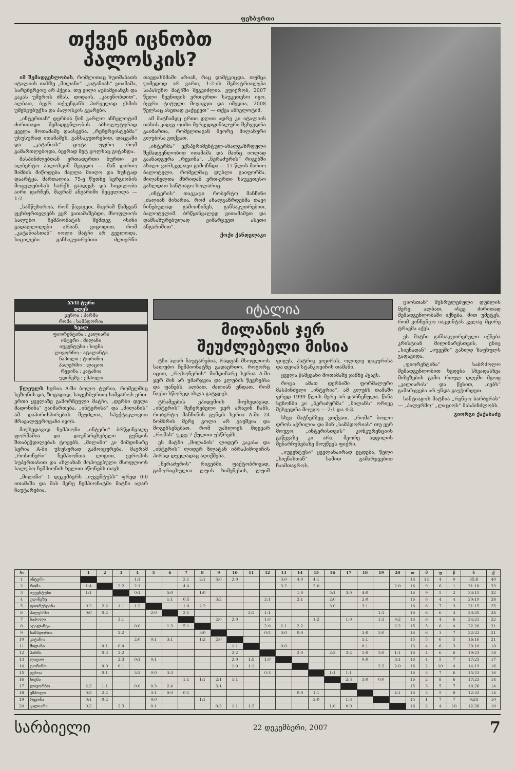ფეხბურთი
თქვენ იცნობთ
პალოსკის?
იმ შემადგენლობას, რომლითაც ხუთშაბათს იტალიის თასზე „მილანი“ „კატანიას“ ეთამაშა, სარეზერვოც არ ჰქვია. თუ ვილი აუბამეიანგს და კაკას უმეროს ძმას, დიდაის, „კაიენობდით“, ალბათ, ბევრ თქვენგანს პირველად ესმის უმენვუბუქსა და პალოსკის გვარები.
„ინტერთან“ დერბის წინ კარლო ანჩელოტიმ ძირითადი შემადგენლობის აბსოლუტურად ყველა მოთამაშე დაასვენა. „რეზერვისტებმა“ უსუსურად ითამაშეს, განსაკუთრებით, დაცვაში და „კატანიას“ ცოტა უფრო რომ გამართლებოდა, ბევრად მეტ გოლსაც გიტანდა.
მასპინძლებთან ერთადერთი ბურთი კი ალბერტო პალოსკიმ შეაგდო — მან დარიო შიმბის მიწოდება მაღლა მიიღო და ზუსტად დაარტყა. მართალია, 75-ე წუთზე სერგიონის მოცელებისას სარქს გაადევს და სიცილობა აირი დარჩენ, მაგრამ ანგარიში შეცვლილა — 1:2.
„სამწუხაროა, რომ წავაგეთ, მაგრამ წამყვან ფეხბურთელებს ვერ ვათამაშებდი, მსოფლიოს სალუბო ჩემპიონატის შემდეგ ისინი გადაღლილები არიან. ვიცოდით, რომ „კატანიასთან“ იოლი მატჩი არ გველოდა, სიცილები განსაკუთრებით ძლიერნი თავდასხმაში არიან, რაც დამტკიცდა. თუმცა უიმედოდ არ ვართ, 1:2-ის შემოტრიალება საპასუხო მატჩში შეგვიძლია. ვფიქრობ, 2007 წელი ჩვენთვის ერთ-ერთი საუკეთესო იყო, ბევრი ტიტული მოვიგეთ და იმედია, 2008 წელსაც ასეთად ვაქცევთ“ — თქვა ანჩელოტიმ.
ამ მატჩამდე ერთი დღით ადრე კი იტალიის თასის კიდევ ოთხი მერვედფინალური შეხვედრა გაიმართა, რომელთაგან მეორე მილანური კლუბისა ვთქვათ.
„ინტერმა“ ექსპერიმენტულ-ახალგაზრდული შემადგენლობით ითამაშა და მაინც იოლად გაანადგურა „რეჯინა“. „ნერაძურის“ რიგებში ახალი ვარსკვლავი გამოჩნდა — 17 წლის მარიო ბალოტელი, რომელმაც დუბლი გაიფორმა. მილანელთა მხრიდან ერთ-ერთი საუკეთესო გახლდათ სანტიაგო სოლარიც.
„ინტერის“ თავკაცი რობერტო მანჩინი „ძალიან მიხარია, რომ ახალგაზრდებმა თავი ჩინებულად გამოიჩინეს, განსაკუთრებით, ბალოტელიმ. ბრწყინვალედ ვითამაშეთ და დამსახურებულად ვიმარჯვეთ ასეთი ანგარიშით“.
ქოქი ქანდელაკი
XVII ტური
დღეს
ჯენოა : პარმა
რომა : სამპდორია
ხვალ
ფიორენტინა : კალიარი
ინტერი : მილანი
იუვენტუსი : სიენა
ლივორნო : ატალანტა
ნაპოლი : ტორინო
პალერმო : ლაციო
რეჯინა : კატანია
უდინეზე : ემპოლი
წლეულს სერია A-ში ბოლო ტურია, რომელშიც სეზონის და, ზოგადად, საფეხბურთო სამყაროს ერთ-ერთი ყველაზე გამორჩეული მატჩი, „დერბი დელა მადონინა“ გაიმართება. „ინტერისა“ და „მილანის“ ამ დაპირისპირებას შეუძლია, სპექტაკლივით მრავალფეროვანი იყოს.
მიუხედავად ჩემპიონი „ინტერი“ ბრწყინვალე ფორმაშია და დაუმარცხებელი გუნდის შთაბეჭდილებას ტოვებს, „მილანი“ კი მიმდინარე სერია A-ში უსუსურად გამოიყურება, მაგრამ „როსონერი“ ჩემპიონთა ლიგით, ევროპის სუპერთასით და ახლახან მოპოვებული მსოფლიოს სალუბო ჩემპიონის ხელით იწონებს თავს.
„მილანი“ 1 დეკემბერს „იუვენტუსს“ ფრედ 0:0 ითამაშა და მას მერე ჩემპიონატში მატჩი აღარ ჩაუტარებია.
იტალია
მილანის ჯერ
შეუძლებელი მისია
ტჩი აღარ ჩაუტარებია, რადგან მსოფლიოს სალუბო ჩემპიონატზე გადაერთო. როგორც იცით, „როსონერის“ მიმდინარე სერია A-ში ჯერ შინ არ უმარჯვია და კლუბის წევრებსა და ფანებს, ალბათ, ძალიან უნდათ, რომ ნავსი სწორედ ახლა გატყდეს.
ტრამვების ეპიდემიის მიუხედავად, „ინტერის“ შეჩერებელი ჯერ არავინ ჩანს. რობერტო მანჩინის გუნდს სერია A-ში 24 ნომბრის მერე გოლი არ გაუშვია და მოგეხსენებათ, რომ უახლოეს მდევარ „რომას“ უკვე 7 ქულით უსწრებს.
ეს მატჩი „მილანის“ ლიდერ კაკასა და „ინტერის“ ლიდერ ზლატან იბრაჰიმოვიჩის პირად დუელადაც აღიქმება.
„ნერაძურის“ რიგებში, ფაქტობრივად, გამორიცხულია ლუის ხიმენესის, ლუიშ ფიგუს, პატრიკ ვიეირას, ოლივიე დაკურისა და დეიან სტანკოვიჩის თამაში.
ყველა წამყვანი მოთამაშე ჯანზე ჰყავს.
როცა ამათ დერბიში ფორმალური მასპინძელი „ინტერია“, ამ კლუბს თამაში ფრედ 1999 წლის მერე არ დარჩენულა. წინა სეზონში კი „ნერაძურმა“ „მილანს“ ორივე შეხვედრა მოუგო — 2:1 და 4:3.
სხვა მატჩებზეც ვთქვათ. „რომა“ ბოლო დროს აჭრილია და შინ „სამპდორიას“ თუ ვერ მოუგო, „ინტერისთვის“ კონკურენციის გაწევაზე კი არა, მეორე ადგილის შენარჩუნებაზე მოუწევს ფიქრი.
„იუვენტუსი“ ყველანაირად ეცდება, წელი „სიენასთან“ სამით გამარჯვებით ჩაამთავროს.
ციოსთან“ შესრულებული დუბლის მერე, ალბათ, ისევ ძირითად შემადგენლობაში იქნება, მით უმეტეს, რომ ვინჩენცო იაკვინტას კვლავ მცირე ტრავმა აქვს.
ეს მატჩი განსაკუთრებული იქნება კრისტიან მილინარესთვის, ენიც „სიენადან“ „იუვეში“ გახლდ ზაფხულს გადავიდა.
„ფიორენტინა“ საბრძოლო შემადგენლობით ხვდება სხვადასხვა მიზეზების გამო რთულ დღეში მყოფ „კალიარის“ და წესით, „იებს“ გამარჯვება არ უნდა გაუჭირდეთ.
სანტიაგოს მატჩია „რენცო ბარბერას“ — „პალერმო“ „ლაციოს“ მასპინძლობს.
გიორგი ქაქაბაძე
| № | | 1 | 2 | 3 | 4 | 5 | 6 | 7 | 8 | 9 | 10 | 11 | 12 | 13 | 14 | 15 | 16 | 17 | 18 | 19 | 20 | თ | მ | ფ | წ | ბ | ქ |
| --- | --- | --- | --- | --- | --- | --- | --- | --- | --- | --- | --- | --- | --- | --- | --- | --- | --- | --- | --- | --- | --- | --- | --- | --- | --- | --- | --- |
| 1 | ინტერი | | | | 1:1 | | | 2:1 | 2:1 | 3:0 | 2:0 | | | 3:0 | 4:0 | 4:1 | | | | | | 16 | 12 | 4 | 0 | 35:8 | 40 |
| 2 | რომა | 1:4 | | 2:2 | 2:1 | | | 4:4 | | | | | | 3:2 | | 3:0 | | | | | 2:0 | 16 | 9 | 6 | 1 | 31:18 | 33 |
| 3 | იუვენტუსი | 1:1 | | | 0:1 | | 5:0 | | 1:0 | | | | | | 1:0 | | 5:1 | 3:0 | 4:0 | | | 16 | 9 | 5 | 2 | 33:15 | 32 |
| 4 | უდინეზე | | | | | | 1:1 | 0:5 | | 3:2 | | | 2:1 | | 2:1 | | 2:0 | | 2:0 | | | 16 | 8 | 4 | 4 | 20:19 | 28 |
| 5 | ფიორენტინა | 0:2 | 2:2 | 1:1 | 1:2 | | | 1:0 | 2:2 | | | | | | | | 3:0 | | 3:1 | | | 16 | 6 | 7 | 3 | 21:15 | 25 |
| 6 | პალერმო | 0:0 | 0:2 | | | 2:0 | | 2:1 | | | | 2:1 | 1:1 | | | | | | | 1:1 | | 16 | 6 | 6 | 4 | 23:25 | 24 |
| 7 | ნაპოლი | | | 3:1 | | | | | | 2:0 | 2:0 | | 1:0 | | | 1:2 | | 1:0 | | 1:1 | 0:2 | 16 | 6 | 4 | 6 | 24:21 | 22 |
| 8 | ატალანტა | | | | 0:0 | | 1:3 | 5:1 | | | | | 2:0 | 2:1 | 2:2 | | | | | | 2:2 | 15 | 5 | 6 | 4 | 22:20 | 21 |
| 9 | სამპდორია | | | 2:2 | | | | | 3:0 | | | | 0:5 | 3:0 | 0:0 | | | | 3:0 | 3:0 | | 16 | 6 | 3 | 7 | 22:22 | 21 |
| 10 | კატანია | | | | 2:0 | 0:1 | 3:1 | | 1:2 | 2:0 | | | | | | | | | 1:1 | | | 15 | 5 | 6 | 5 | 16:16 | 21 |
| 11 | მილანი | | 0:1 | 0:0 | | | | | | | 1:1 | | | 0:0 | | | | | 0:1 | | | 13 | 4 | 6 | 3 | 20:10 | 18 |
| 12 | პარმა | | 0:3 | 2:2 | | | | | | | 2:2 | | | | 2:0 | | 2:2 | 3:2 | 1:0 | 3:0 | 1:1 | 16 | 4 | 6 | 6 | 19:23 | 18 |
| 13 | ლაციო | | | 2:3 | 0:1 | 0:1 | | | | | 2:0 | 1:5 | 1:0 | | | | | | 0:0 | | 3:1 | 16 | 4 | 5 | 7 | 17:23 | 17 |
| 14 | ტორინო | | 0:0 | 0:1 | | | | | | | 1:0 | 1:1 | | | | | | | | 2:2 | 2:0 | 16 | 2 | 10 | 4 | 14:19 | 16 |
| 15 | ჯენოა | | 0:1 | | 3:2 | 0:0 | 3:3 | | | | | | 0:3 | | | | 1:1 | 1:1 | | | | 16 | 3 | 7 | 6 | 15:23 | 16 |
| 16 | სიენა | | | | | | | 1:1 | 1:1 | 2:1 | 1:1 | | | | | | | 2:3 | 3:0 | 0:0 | | 16 | 2 | 8 | 6 | 17:23 | 14 |
| 17 | ლივორნო | 2:2 | 1:1 | | 0:0 | 0:3 | 2:4 | | | 3:1 | | | | | | | | | | | | 15 | 3 | 5 | 7 | 18:26 | 14 |
| 18 | ემპოლი | 0:2 | 2:2 | | | 3:1 | 0:0 | 0:1 | | | | | | | 0:0 | 1:1 | | | | | 4:1 | 16 | 3 | 5 | 8 | 12:22 | 14 |
| 19 | რეჯინა | 0:1 | 0:2 | | | 0:0 | | | 1:1 | | | | | | | 2:0 | | 1:3 | | | | 15 | 1 | 7 | 7 | 9:24 | 10 |
| 20 | კალიარი | 0:2 | | 2:3 | | 0:1 | | | | 0:3 | 1:1 | 1:2 | | | | | 1:0 | 0:0 | | | | 16 | 2 | 4 | 10 | 12:28 | 10 |
სარბიელი 22 დეკემბერი, 2007 7